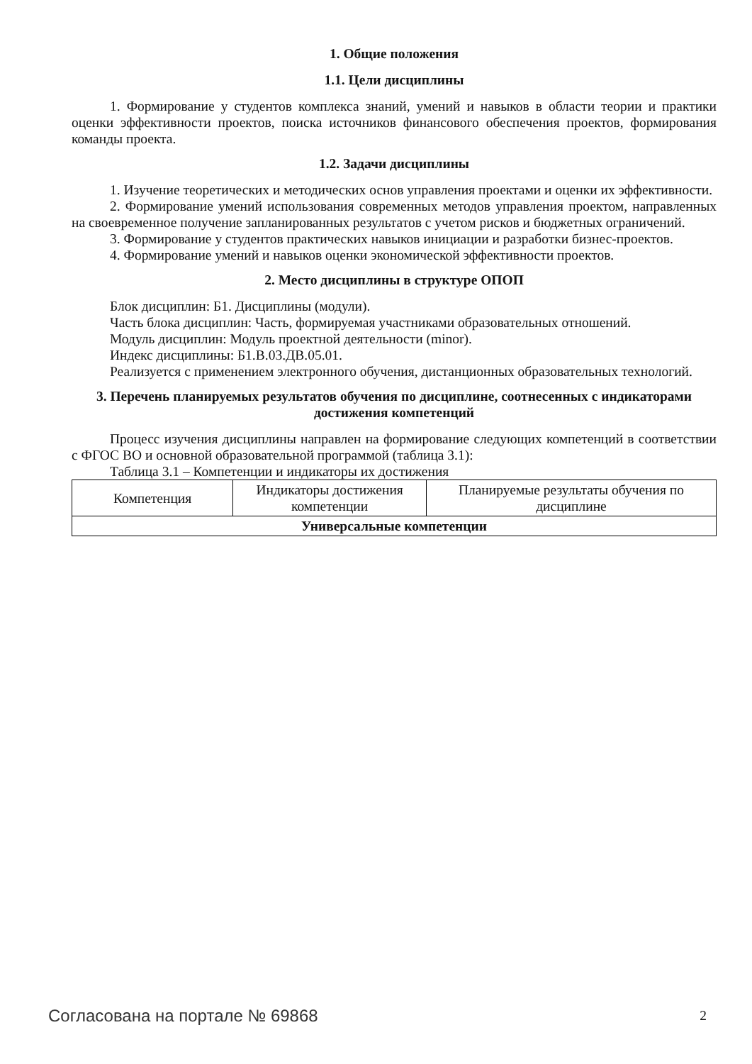1. Общие положения
1.1. Цели дисциплины
1. Формирование у студентов комплекса знаний, умений и навыков в области теории и практики оценки эффективности проектов, поиска источников финансового обеспечения проектов, формирования команды проекта.
1.2. Задачи дисциплины
1. Изучение теоретических и методических основ управления проектами и оценки их эффективности.
2. Формирование умений использования современных методов управления проектом, направленных на своевременное получение запланированных результатов с учетом рисков и бюджетных ограничений.
3. Формирование у студентов практических навыков инициации и разработки бизнес-проектов.
4. Формирование умений и навыков оценки экономической эффективности проектов.
2. Место дисциплины в структуре ОПОП
Блок дисциплин: Б1. Дисциплины (модули).
Часть блока дисциплин: Часть, формируемая участниками образовательных отношений.
Модуль дисциплин: Модуль проектной деятельности (minor).
Индекс дисциплины: Б1.В.03.ДВ.05.01.
Реализуется с применением электронного обучения, дистанционных образовательных технологий.
3. Перечень планируемых результатов обучения по дисциплине, соотнесенных с индикаторами достижения компетенций
Процесс изучения дисциплины направлен на формирование следующих компетенций в соответствии с ФГОС ВО и основной образовательной программой (таблица 3.1):
Таблица 3.1 – Компетенции и индикаторы их достижения
| Компетенция | Индикаторы достижения компетенции | Планируемые результаты обучения по дисциплине |
| Универсальные компетенции | | |
Согласована на портале № 69868 2